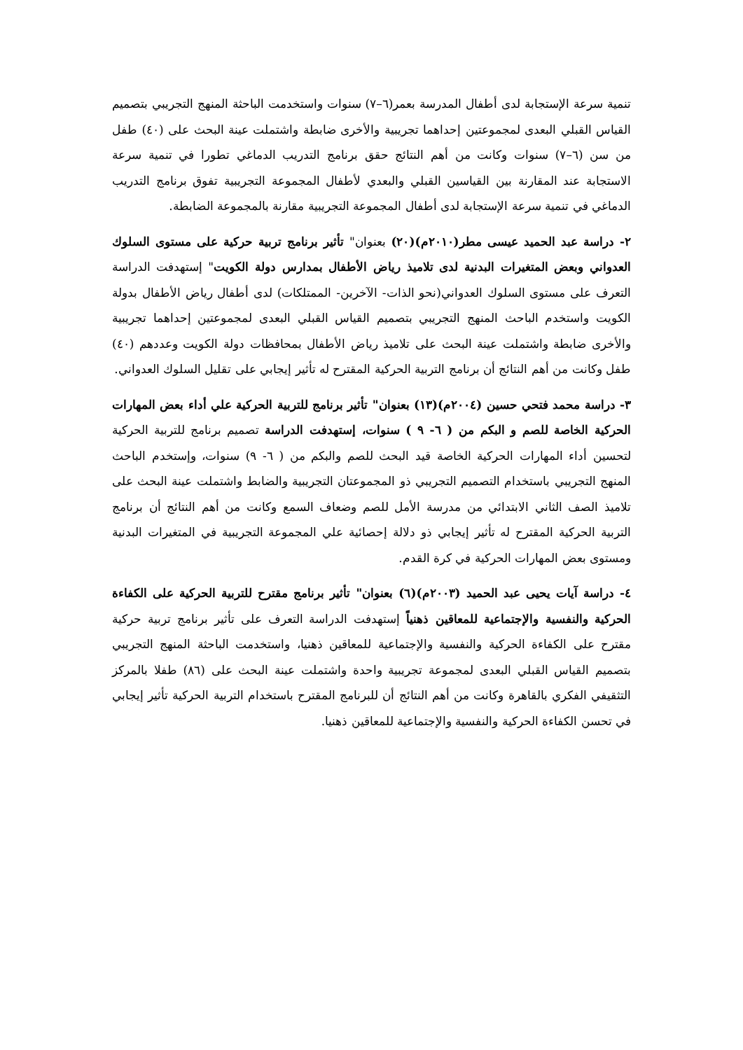تنمية سرعة الإستجابة لدى أطفال المدرسة بعمر(٦–٧) سنوات واستخدمت الباحثة المنهج التجريبي بتصميم القياس القبلي البعدى لمجموعتين إحداهما تجريبية والأخرى ضابطة واشتملت عينة البحث على (٤٠) طفل من سن (٦–٧) سنوات وكانت من أهم النتائج حقق برنامج التدريب الدماغي تطورا في تنمية سرعة الاستجابة عند المقارنة بين القياسين القبلي والبعدي لأطفال المجموعة التجريبية تفوق برنامج التدريب الدماغي في تنمية سرعة الإستجابة لدى أطفال المجموعة التجريبية مقارنة بالمجموعة الضابطة.
٢- دراسة عبد الحميد عيسى مطر(٢٠١٠م)(٢٠) بعنوان" تأثير برنامج تربية حركية على مستوى السلوك العدواني وبعض المتغيرات البدنية لدى تلاميذ رياض الأطفال بمدارس دولة الكويت" إستهدفت الدراسة التعرف على مستوى السلوك العدواني(نحو الذات- الآخرين- الممتلكات) لدى أطفال رياض الأطفال بدولة الكويت واستخدم الباحث المنهج التجريبي بتصميم القياس القبلي البعدى لمجموعتين إحداهما تجريبية والأخرى ضابطة واشتملت عينة البحث على تلاميذ رياض الأطفال بمحافظات دولة الكويت وعددهم (٤٠) طفل وكانت من أهم النتائج أن برنامج التربية الحركية المقترح له تأثير إيجابي على تقليل السلوك العدواني.
٣- دراسة محمد فتحي حسين (٢٠٠٤م)(١٣) بعنوان" تأثير برنامج للتربية الحركية علي أداء بعض المهارات الحركية الخاصة للصم و البكم من ( ٦- ٩ ) سنوات، إستهدفت الدراسة تصميم برنامج للتربية الحركية لتحسين أداء المهارات الحركية الخاصة قيد البحث للصم والبكم من ( ٦- ٩) سنوات، وإستخدم الباحث المنهج التجريبي باستخدام التصميم التجريبي ذو المجموعتان التجريبية والضابط واشتملت عينة البحث على تلاميذ الصف الثاني الابتدائي من مدرسة الأمل للصم وضعاف السمع وكانت من أهم النتائج أن برنامج التربية الحركية المقترح له تأثير إيجابي ذو دلالة إحصائية علي المجموعة التجريبية في المتغيرات البدنية ومستوى بعض المهارات الحركية في كرة القدم.
٤- دراسة آيات يحيى عبد الحميد (٢٠٠٣م)(٦) بعنوان" تأثير برنامج مقترح للتربية الحركية على الكفاءة الحركية والنفسية والإجتماعية للمعاقين ذهنياً إستهدفت الدراسة التعرف على تأثير برنامج تربية حركية مقترح على الكفاءة الحركية والنفسية والإجتماعية للمعاقين ذهنيا، واستخدمت الباحثة المنهج التجريبي بتصميم القياس القبلي البعدى لمجموعة تجريبية واحدة واشتملت عينة البحث على (٨٦) طفلا بالمركز التثقيفي الفكري بالقاهرة وكانت من أهم النتائج أن للبرنامج المقترح باستخدام التربية الحركية تأثير إيجابي في تحسن الكفاءة الحركية والنفسية والإجتماعية للمعاقين ذهنيا.